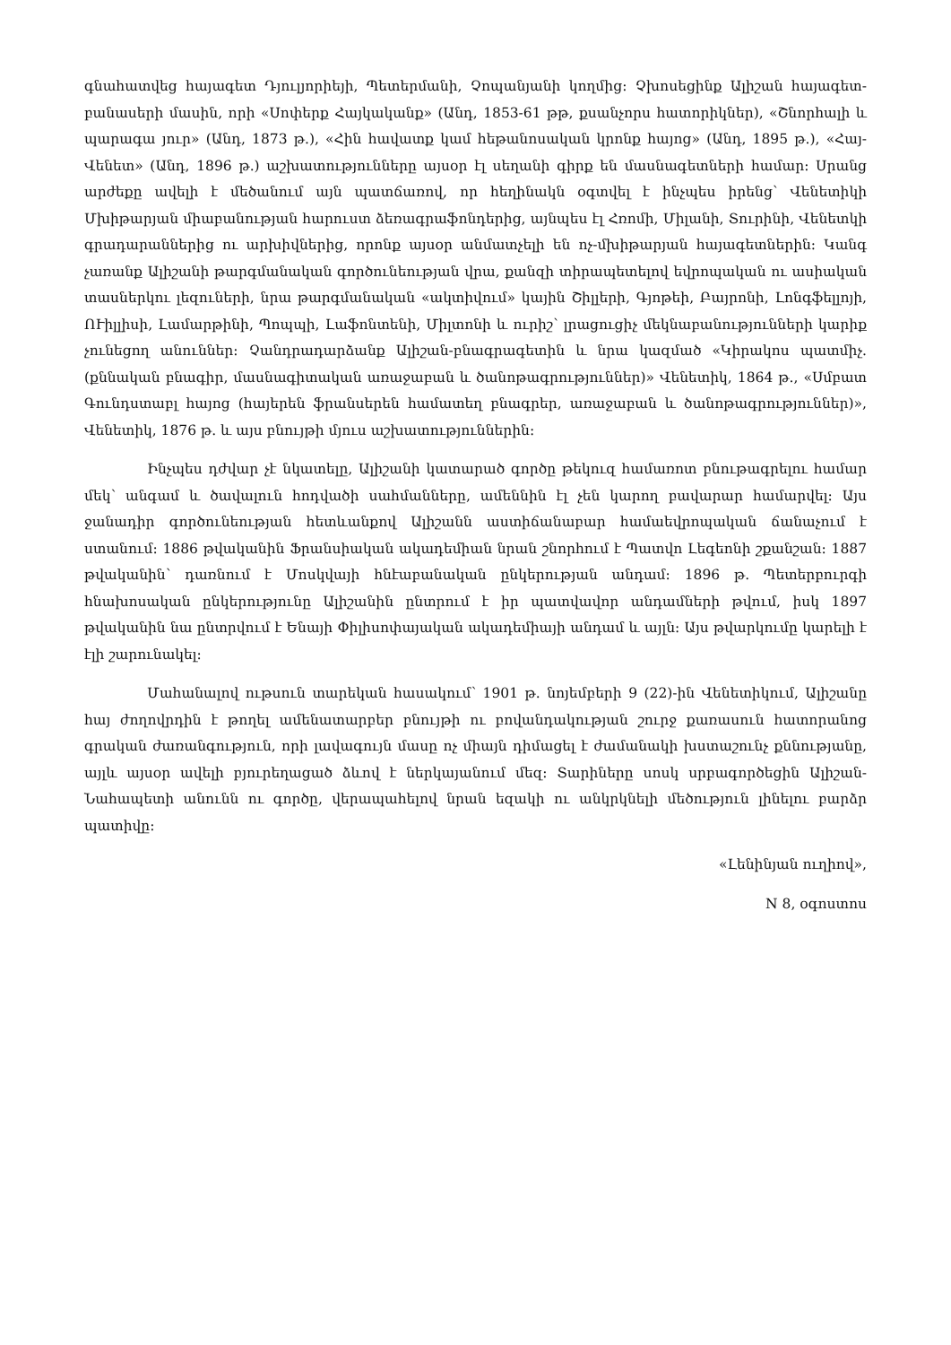գնահատվեց հայագետ Դյուլյորիեյի, Պետերմանի, Չոպանյանի կողմից։ Չխոսեցինք Ալիշան հայագետ-բանասերի մասին, որի «Սոփերք Հայկականք» (Անդ, 1853-61 թթ, քսանչորս հատորիկներ), «Շնորհալի և պարագա յուր» (Անդ, 1873 թ.), «Հին հավատք կամ հեթանոսական կրոնք հայոց» (Անդ, 1895 թ.), «Հայ-Վենետ» (Անդ, 1896 թ.) աշխատությունները այսօր էլ սեղանի գիրք են մասնագետների համար։ Սրանց արժեքը ավելի է մեծանում այն պատճառով, որ հեղինակն օգտվել է ինչպես իրենց՝ Վենետիկի Մխիթարյան միաբանության հարուստ ձեռագրաֆոնդերից, այնպես էլ Հռոմի, Միլանի, Տուրինի, Վենետկի գրադարաններից ու արխիվներից, որոնք այսօր անմատչելի են ոչ-մխիթարյան հայագետներին։ Կանգ չառանք Ալիշանի թարգմանական գործունեության վրա, քանզի տիրապետելով եվրոպական ու ասիական տասներկու լեզուների, նրա թարգմանական «ակտիվում» կային Շիլլերի, Գյոթեի, Բայրոնի, Լոնգֆելլոյի, ՈՒիլլիսի, Լամարթինի, Պոպպի, Լաֆոնտենի, Միլտոնի և ուրիշ՝ լրացուցիչ մեկնաբանությունների կարիք չունեցող անուններ։ Չանդրադարձանք Ալիշան-բնագրագետին և նրա կազմած «Կիրակոս պատմիչ. (քննական բնագիր, մասնագիտական առաջաբան և ծանոթագրություններ)» Վենետիկ, 1864 թ., «Սմբատ Գունդստաբլ հայոց (հայերեն ֆրանսերեն համատեղ բնագրեր, առաջաբան և ծանոթագրություններ)», Վենետիկ, 1876 թ. և այս բնույթի մյուս աշխատություններին։
Ինչպես դժվար չէ նկատելը, Ալիշանի կատարած գործը թեկուզ համառոտ բնութագրելու համար մեկ՝ անգամ և ծավալուն հոդվածի սահմանները, ամեննին էլ չեն կարող բավարար համարվել։ Այս ջանադիր գործունեության հետևանքով Ալիշանն աստիճանաբար համաեվրոպական ճանաչում է ստանում։ 1886 թվականին Ֆրանսիական ակադեմիան նրան շնորհում է Պատվո Լեգեոնի շքանշան։ 1887 թվականին՝ դառնում է Մոսկվայի հնէաբանական ընկերության անդամ։ 1896 թ. Պետերբուրգի հնախոսական ընկերությունը Ալիշանին ընտրում է իր պատվավոր անդամների թվում, իսկ 1897 թվականին նա ընտրվում է Ենայի Փիլիսոփայական ակադեմիայի անդամ և այլն։ Այս թվարկումը կարելի է էլի շարունակել։
Մահանալով ութսուն տարեկան հասակում՝ 1901 թ. նոյեմբերի 9 (22)-ին Վենետիկում, Ալիշանը հայ ժողովրդին է թողել ամենատարբեր բնույթի ու բովանդակության շուրջ քառասուն հատորանոց գրական ժառանգություն, որի լավագույն մասը ոչ միայն դիմացել է ժամանակի խստաշունչ քննությանը, այլև այսօր ավելի բյուրեղացած ձևով է ներկայանում մեզ։ Տարիները սոսկ սրբագործեցին Ալիշան-Նահապետի անունն ու գործը, վերապահելով նրան եզակի ու անկրկնելի մեծություն լինելու բարձր պատիվը։
«Լենինյան ուղիով»,
N 8, օգոստոս